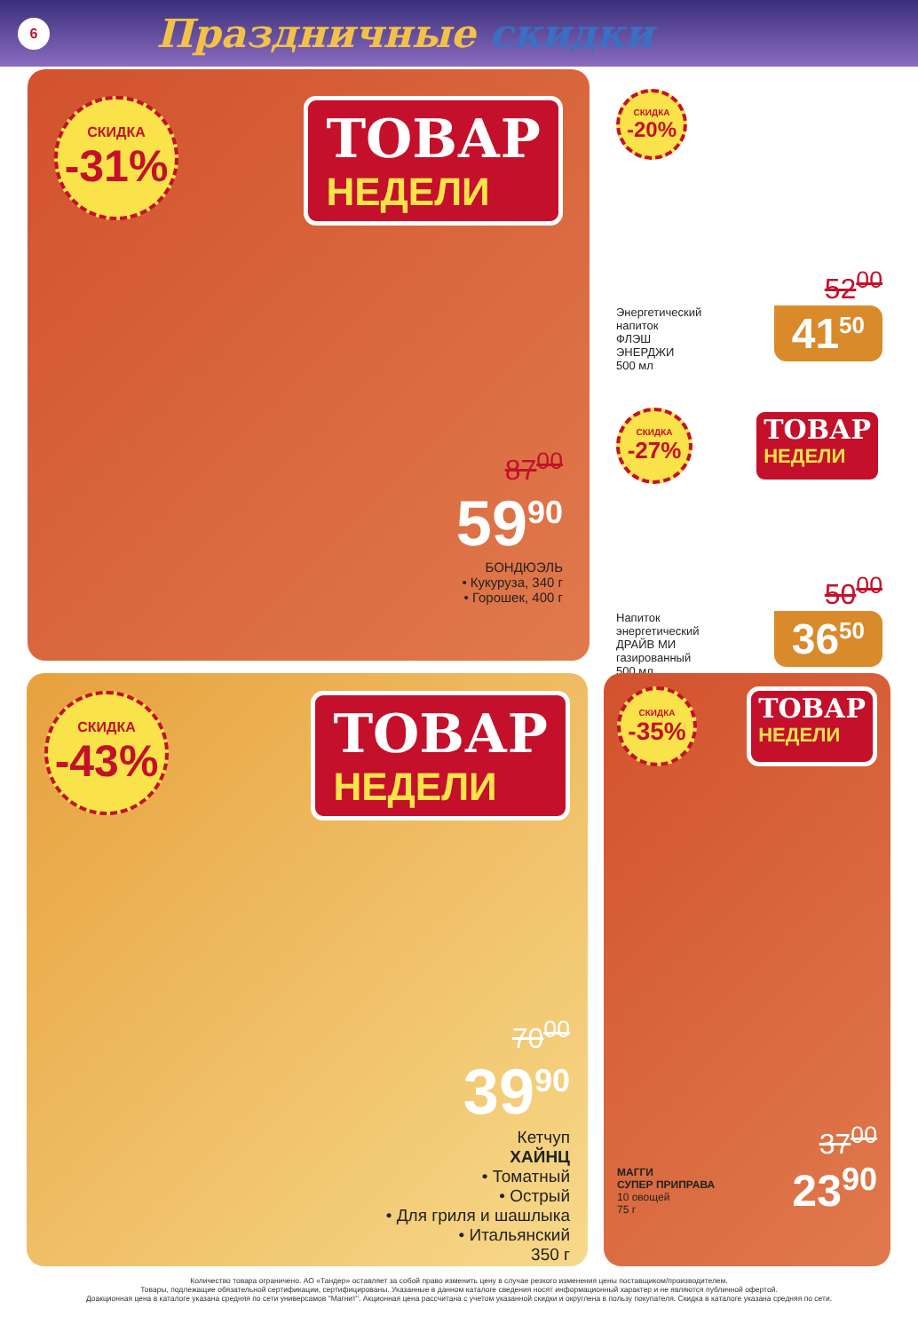6
Праздничные скидки
СКИДКА
-31%
ТОВАР
НЕДЕЛИ
87<sup>00</sup>
59<sup>90</sup>
БОНДЮЭЛЬ
• Кукуруза, 340 г
• Горошек, 400 г
СКИДКА
-20%
52<sup>00</sup>
Энергетический
напиток
ФЛЭШ
ЭНЕРДЖИ
500 мл
41<sup>50</sup>
СКИДКА
-27%
ТОВАР
НЕДЕЛИ
50<sup>00</sup>
Напиток
энергетический
ДРАЙВ МИ
газированный
500 мл
36<sup>50</sup>
СКИДКА
-43%
ТОВАР
НЕДЕЛИ
70<sup>00</sup>
39<sup>90</sup>
Кетчуп
ХАЙНЦ
• Томатный
• Острый
• Для гриля и шашлыка
• Итальянский
350 г
СКИДКА
-35%
ТОВАР
НЕДЕЛИ
МАГГИ
СУПЕР ПРИПРАВА
10 овощей
75 г
37<sup>00</sup>
23<sup>90</sup>
Количество товара ограничено. АО «Тандер» оставляет за собой право изменить цену в случае резкого изменения цены поставщиком/производителем.
Товары, подлежащие обязательной сертификации, сертифицированы. Указанные в данном каталоге сведения носят информационный характер и не являются публичной офертой.
Доакционная цена в каталоге указана средняя по сети универсамов "Магнит". Акционная цена рассчитана с учетом указанной скидки и округлена в пользу покупателя. Скидка в каталоге указана средняя по сети.